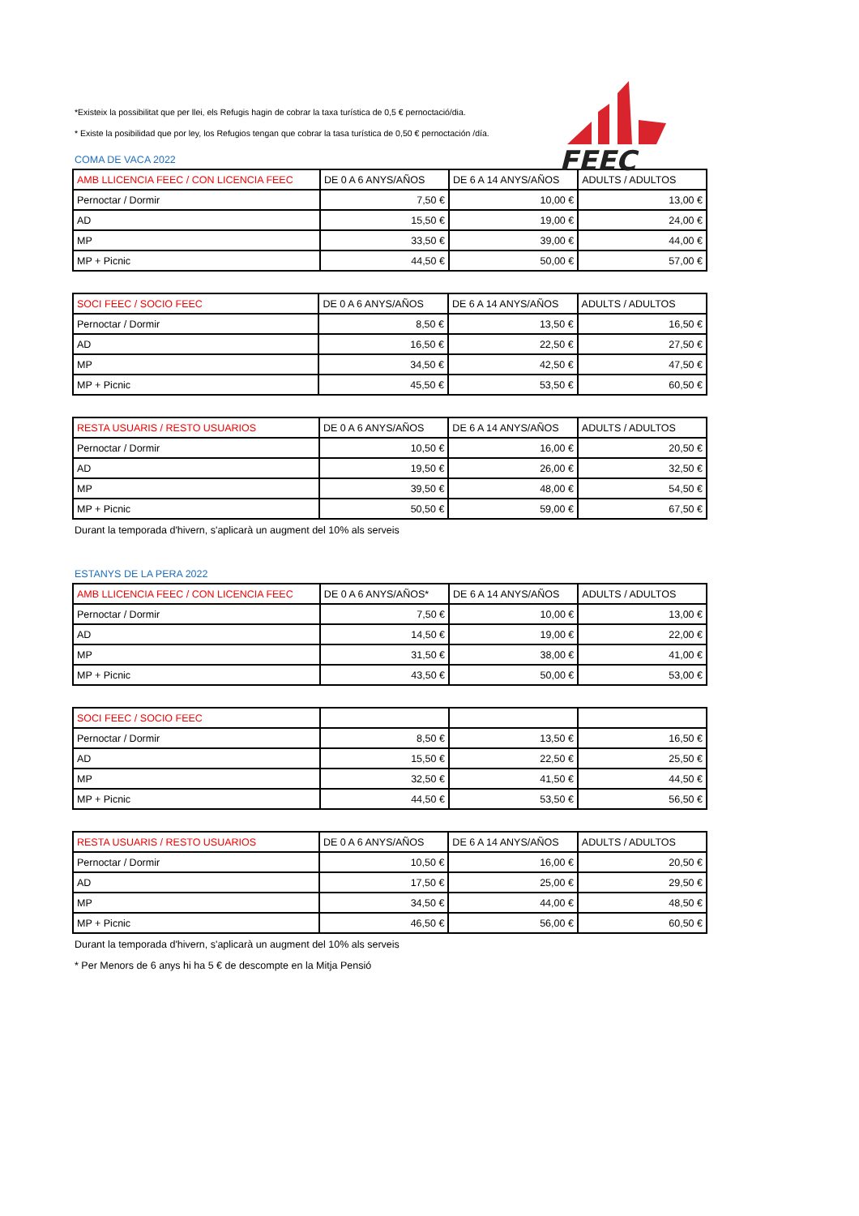FEEC
*Existeix la possibilitat que per llei, els Refugis hagin de cobrar la taxa turística de 0,5 € pernoctació/dia.
* Existe la posibilidad que por ley, los Refugios tengan que cobrar la tasa turística de 0,50 € pernoctación /día.
COMA DE VACA 2022
| AMB LLICENCIA FEEC / CON LICENCIA FEEC | DE 0 A 6 ANYS/AÑOS | DE 6 A 14 ANYS/AÑOS | ADULTS / ADULTOS |
| Pernoctar / Dormir | 7,50 € | 10,00 € | 13,00 € |
| AD | 15,50 € | 19,00 € | 24,00 € |
| MP | 33,50 € | 39,00 € | 44,00 € |
| MP + Picnic | 44,50 € | 50,00 € | 57,00 € |
| SOCI FEEC / SOCIO FEEC | DE 0 A 6 ANYS/AÑOS | DE 6 A 14 ANYS/AÑOS | ADULTS / ADULTOS |
| Pernoctar / Dormir | 8,50 € | 13,50 € | 16,50 € |
| AD | 16,50 € | 22,50 € | 27,50 € |
| MP | 34,50 € | 42,50 € | 47,50 € |
| MP + Picnic | 45,50 € | 53,50 € | 60,50 € |
| RESTA USUARIS / RESTO USUARIOS | DE 0 A 6 ANYS/AÑOS | DE 6 A 14 ANYS/AÑOS | ADULTS / ADULTOS |
| Pernoctar / Dormir | 10,50 € | 16,00 € | 20,50 € |
| AD | 19,50 € | 26,00 € | 32,50 € |
| MP | 39,50 € | 48,00 € | 54,50 € |
| MP + Picnic | 50,50 € | 59,00 € | 67,50 € |
Durant la temporada d'hivern, s'aplicarà un augment del 10% als serveis
ESTANYS DE LA PERA 2022
| AMB LLICENCIA FEEC / CON LICENCIA FEEC | DE 0 A 6 ANYS/AÑOS* | DE 6 A 14 ANYS/AÑOS | ADULTS / ADULTOS |
| Pernoctar / Dormir | 7,50 € | 10,00 € | 13,00 € |
| AD | 14,50 € | 19,00 € | 22,00 € |
| MP | 31,50 € | 38,00 € | 41,00 € |
| MP + Picnic | 43,50 € | 50,00 € | 53,00 € |
| SOCI FEEC / SOCIO FEEC | | | |
| Pernoctar / Dormir | 8,50 € | 13,50 € | 16,50 € |
| AD | 15,50 € | 22,50 € | 25,50 € |
| MP | 32,50 € | 41,50 € | 44,50 € |
| MP + Picnic | 44,50 € | 53,50 € | 56,50 € |
| RESTA USUARIS / RESTO USUARIOS | DE 0 A 6 ANYS/AÑOS | DE 6 A 14 ANYS/AÑOS | ADULTS / ADULTOS |
| Pernoctar / Dormir | 10,50 € | 16,00 € | 20,50 € |
| AD | 17,50 € | 25,00 € | 29,50 € |
| MP | 34,50 € | 44,00 € | 48,50 € |
| MP + Picnic | 46,50 € | 56,00 € | 60,50 € |
Durant la temporada d'hivern, s'aplicarà un augment del 10% als serveis
* Per Menors de 6 anys hi ha 5 € de descompte en la Mitja Pensió